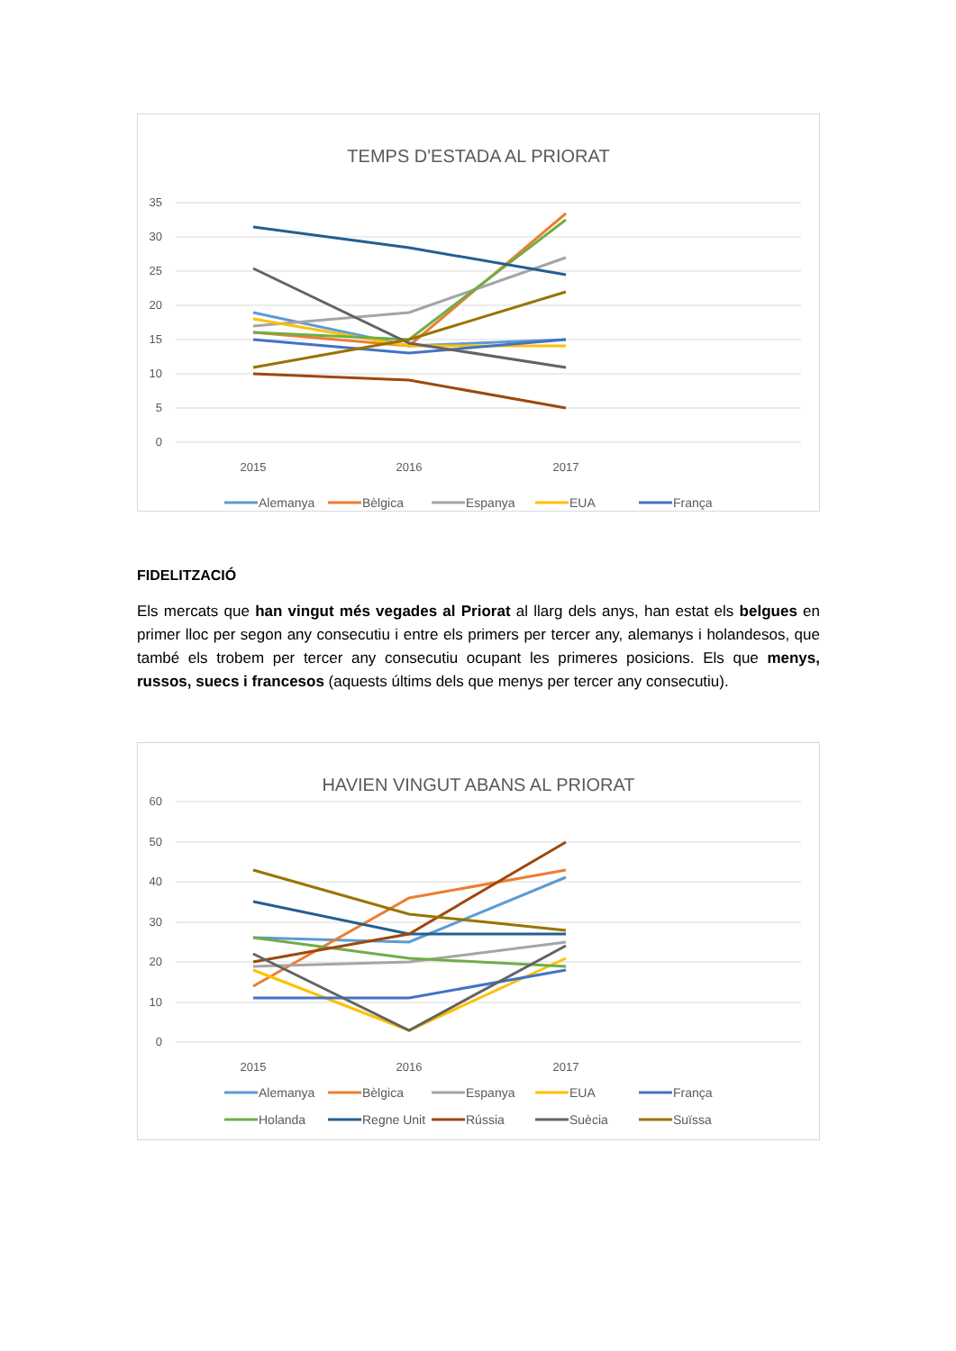TEMPS D'ESTADA AL PRIORAT
35
30
25
20
15
10
5
0
2015
2016
2017
Alemanya
Bèlgica
Espanya
EUA
França
FIDELITZACIÓ
Els mercats que han vingut més vegades al Priorat al llarg dels anys, han estat els belgues en primer lloc per segon any consecutiu i entre els primers per tercer any, alemanys i holandesos, que també els trobem per tercer any consecutiu ocupant les primeres posicions. Els que menys, russos, suecs i francesos (aquests últims dels que menys per tercer any consecutiu).
HAVIEN VINGUT ABANS AL PRIORAT
60
50
40
30
20
10
0
2015
2016
2017
Alemanya
Bèlgica
Espanya
EUA
França
Holanda
Regne Unit
Rússia
Suècia
Suïssa